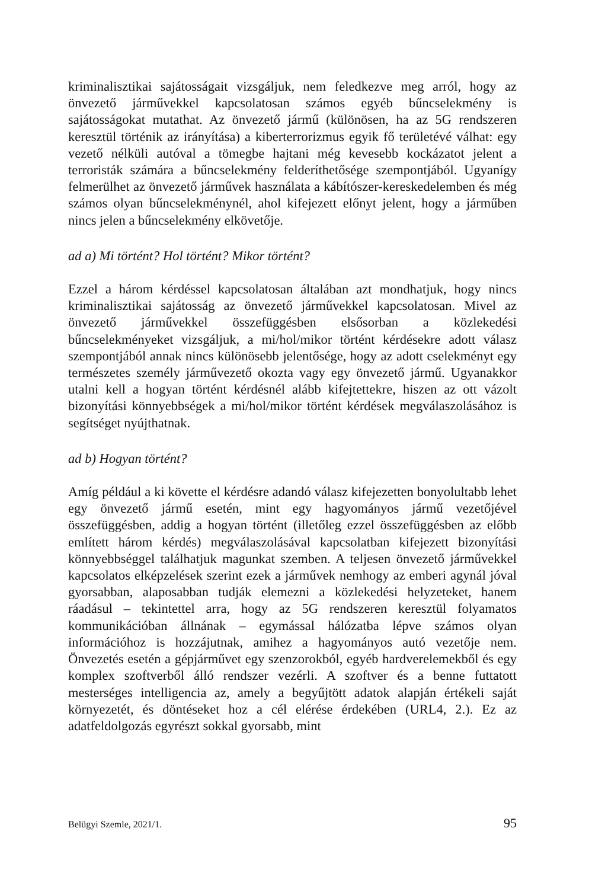kriminalisztikai sajátosságait vizsgáljuk, nem feledkezve meg arról, hogy az önvezető járművekkel kapcsolatosan számos egyéb bűncselekmény is sajátosságokat mutathat. Az önvezető jármű (különösen, ha az 5G rendszeren keresztül történik az irányítása) a kiberterrorizmus egyik fő területévé válhat: egy vezető nélküli autóval a tömegbe hajtani még kevesebb kockázatot jelent a terroristák számára a bűncselekmény felderíthetősége szempontjából. Ugyanígy felmerülhet az önvezető járművek használata a kábítószer-kereskedelemben és még számos olyan bűncselekménynél, ahol kifejezett előnyt jelent, hogy a járműben nincs jelen a bűncselekmény elkövetője.
ad a) Mi történt? Hol történt? Mikor történt?
Ezzel a három kérdéssel kapcsolatosan általában azt mondhatjuk, hogy nincs kriminalisztikai sajátosság az önvezető járművekkel kapcsolatosan. Mivel az önvezető járművekkel összefüggésben elsősorban a közlekedési bűncselekményeket vizsgáljuk, a mi/hol/mikor történt kérdésekre adott válasz szempontjából annak nincs különösebb jelentősége, hogy az adott cselekményt egy természetes személy járművezető okozta vagy egy önvezető jármű. Ugyanakkor utalni kell a hogyan történt kérdésnél alább kifejtettekre, hiszen az ott vázolt bizonyítási könnyebbségek a mi/hol/mikor történt kérdések megválaszolásához is segítséget nyújthatnak.
ad b) Hogyan történt?
Amíg például a ki követte el kérdésre adandó válasz kifejezetten bonyolultabb lehet egy önvezető jármű esetén, mint egy hagyományos jármű vezetőjével összefüggésben, addig a hogyan történt (illetőleg ezzel összefüggésben az előbb említett három kérdés) megválaszolásával kapcsolatban kifejezett bizonyítási könnyebbséggel találhatjuk magunkat szemben. A teljesen önvezető járművekkel kapcsolatos elképzelések szerint ezek a járművek nemhogy az emberi agynál jóval gyorsabban, alaposabban tudják elemezni a közlekedési helyzeteket, hanem ráadásul – tekintettel arra, hogy az 5G rendszeren keresztül folyamatos kommunikációban állnának – egymással hálózatba lépve számos olyan információhoz is hozzájutnak, amihez a hagyományos autó vezetője nem. Önvezetés esetén a gépjárművet egy szenzorokból, egyéb hardverelemekből és egy komplex szoftverből álló rendszer vezérli. A szoftver és a benne futtatott mesterséges intelligencia az, amely a begyűjtött adatok alapján értékeli saját környezetét, és döntéseket hoz a cél elérése érdekében (URL4, 2.). Ez az adatfeldolgozás egyrészt sokkal gyorsabb, mint
Belügyi Szemle, 2021/1. 95